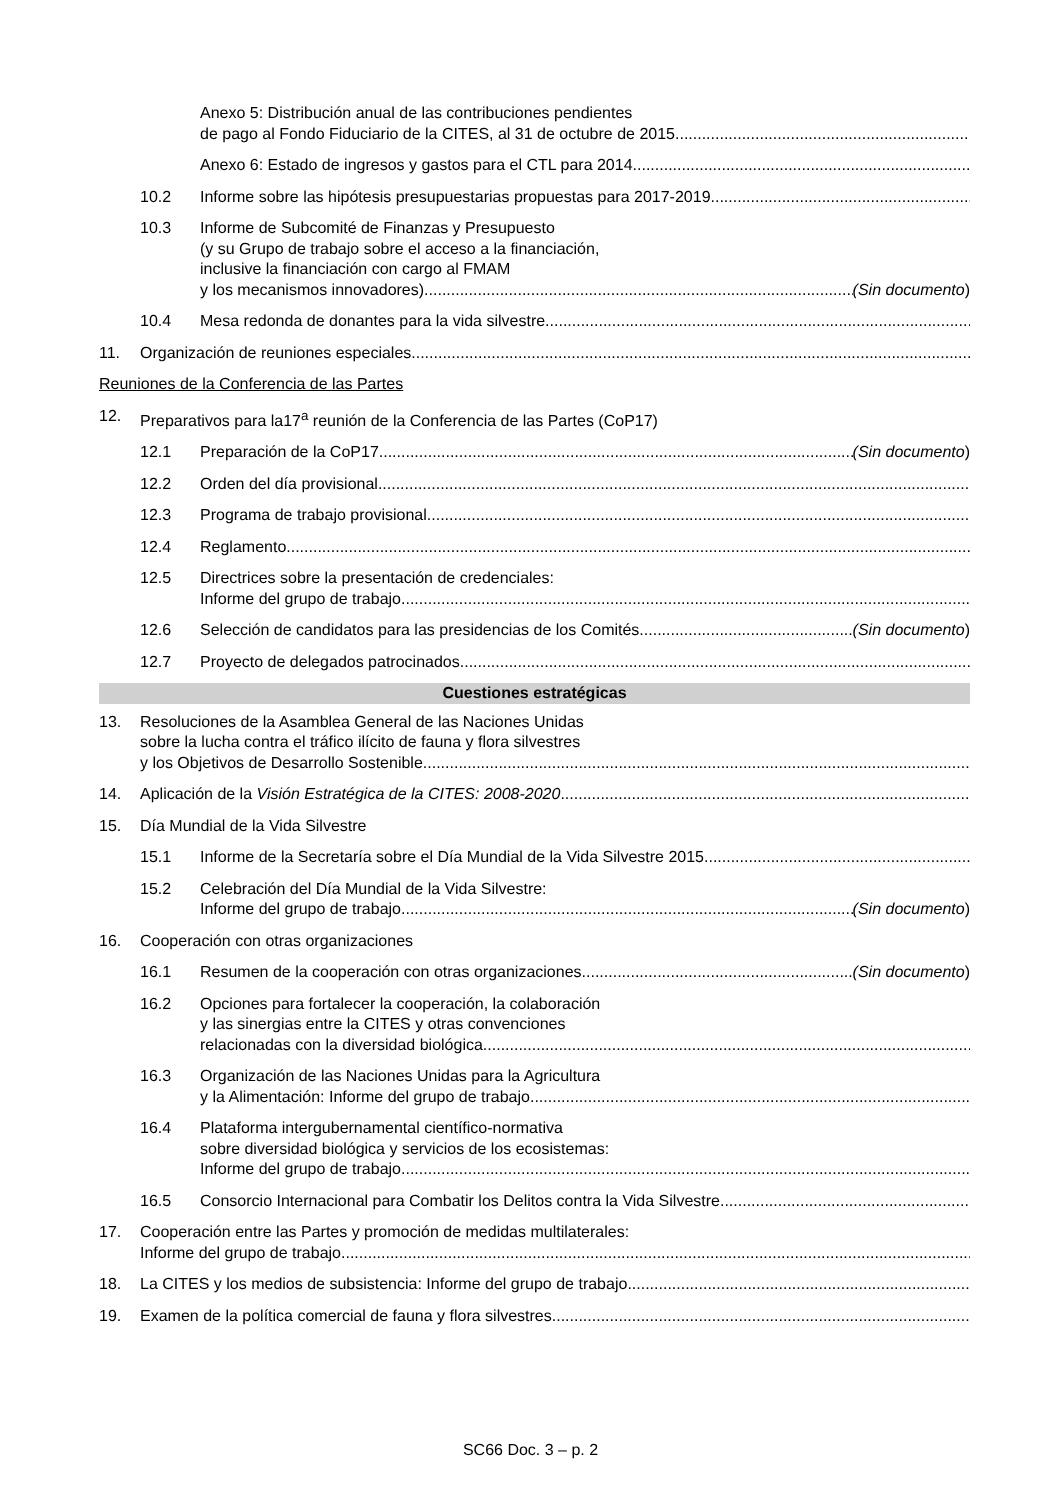Anexo 5: Distribución anual de las contribuciones pendientes
de pago al Fondo Fiduciario de la CITES, al 31 de octubre de 2015
Anexo 6: Estado de ingresos y gastos para el CTL para 2014
10.2 Informe sobre las hipótesis presupuestarias propuestas para 2017-2019
10.3 Informe de Subcomité de Finanzas y Presupuesto
(y su Grupo de trabajo sobre el acceso a la financiación,
inclusive la financiación con cargo al FMAM
y los mecanismos innovadores) (Sin documento)
10.4 Mesa redonda de donantes para la vida silvestre
11. Organización de reuniones especiales
Reuniones de la Conferencia de las Partes
12. Preparativos para la17<sup>a</sup> reunión de la Conferencia de las Partes (CoP17)
12.1 Preparación de la CoP17 (Sin documento)
12.2 Orden del día provisional
12.3 Programa de trabajo provisional
12.4 Reglamento
12.5 Directrices sobre la presentación de credenciales:
Informe del grupo de trabajo
12.6 Selección de candidatos para las presidencias de los Comités (Sin documento)
12.7 Proyecto de delegados patrocinados
Cuestiones estratégicas
13. Resoluciones de la Asamblea General de las Naciones Unidas
sobre la lucha contra el tráfico ilícito de fauna y flora silvestres
y los Objetivos de Desarrollo Sostenible
14. Aplicación de la Visión Estratégica de la CITES: 2008-2020
15. Día Mundial de la Vida Silvestre
15.1 Informe de la Secretaría sobre el Día Mundial de la Vida Silvestre 2015
15.2 Celebración del Día Mundial de la Vida Silvestre:
Informe del grupo de trabajo (Sin documento)
16. Cooperación con otras organizaciones
16.1 Resumen de la cooperación con otras organizaciones (Sin documento)
16.2 Opciones para fortalecer la cooperación, la colaboración
y las sinergias entre la CITES y otras convenciones
relacionadas con la diversidad biológica
16.3 Organización de las Naciones Unidas para la Agricultura
y la Alimentación: Informe del grupo de trabajo
16.4 Plataforma intergubernamental científico-normativa
sobre diversidad biológica y servicios de los ecosistemas:
Informe del grupo de trabajo
16.5 Consorcio Internacional para Combatir los Delitos contra la Vida Silvestre
17. Cooperación entre las Partes y promoción de medidas multilaterales:
Informe del grupo de trabajo
18. La CITES y los medios de subsistencia: Informe del grupo de trabajo
19. Examen de la política comercial de fauna y flora silvestres
SC66 Doc. 3 – p. 2